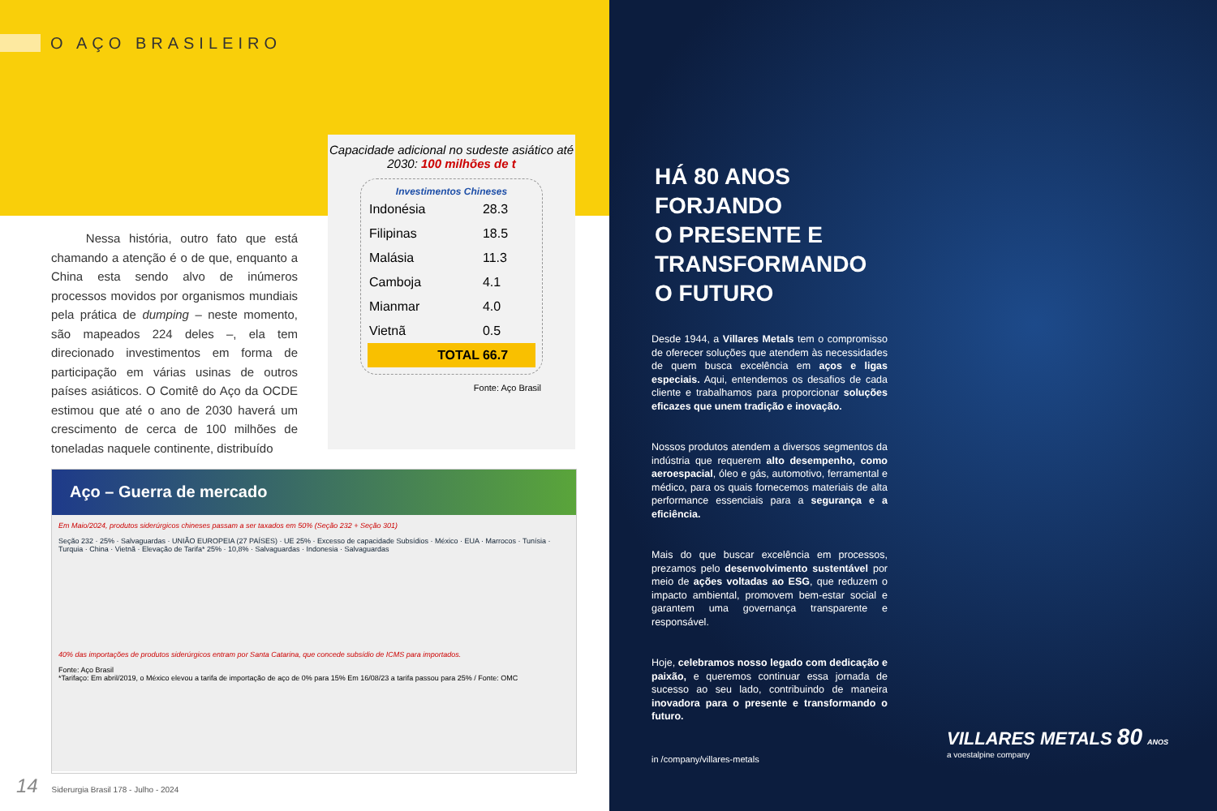O AÇO BRASILEIRO
Capacidade adicional no sudeste asiático até 2030: 100 milhões de t
Investimentos Chineses
| Indonésia | 28.3 |
| Filipinas | 18.5 |
| Malásia | 11.3 |
| Camboja | 4.1 |
| Mianmar | 4.0 |
| Vietnã | 0.5 |
| TOTAL | 66.7 |
Fonte: Aço Brasil
Nessa história, outro fato que está chamando a atenção é o de que, enquanto a China esta sendo alvo de inúmeros processos movidos por organismos mundiais pela prática de dumping – neste momento, são mapeados 224 deles –, ela tem direcionado investimentos em forma de participação em várias usinas de outros países asiáticos. O Comitê do Aço da OCDE estimou que até o ano de 2030 haverá um crescimento de cerca de 100 milhões de toneladas naquele continente, distribuído
Aço – Guerra de mercado
Em Maio/2024, produtos siderúrgicos chineses passam a ser taxados em 50% (Seção 232 + Seção 301)
Seção 232 · 25% · Salvaguardas · UNIÃO EUROPEIA (27 PAÍSES) · UE 25% · Excesso de capacidade Subsídios · México · EUA · Marrocos · Tunísia · Turquia · China · Vietnã · Elevação de Tarifa* 25% · 10,8% · Salvaguardas · Indonesia · Salvaguardas
40% das importações de produtos siderúrgicos entram por Santa Catarina, que concede subsídio de ICMS para importados.
Fonte: Aço Brasil
*Tarifaço: Em abril/2019, o México elevou a tarifa de importação de aço de 0% para 15% Em 16/08/23 a tarifa passou para 25% / Fonte: OMC
14 Siderurgia Brasil 178 - Julho - 2024
HÁ 80 ANOS
FORJANDO
O PRESENTE E
TRANSFORMANDO
O FUTURO
Desde 1944, a Villares Metals tem o compromisso de oferecer soluções que atendem às necessidades de quem busca excelência em aços e ligas especiais. Aqui, entendemos os desafios de cada cliente e trabalhamos para proporcionar soluções eficazes que unem tradição e inovação.
Nossos produtos atendem a diversos segmentos da indústria que requerem alto desempenho, como aeroespacial, óleo e gás, automotivo, ferramental e médico, para os quais fornecemos materiais de alta performance essenciais para a segurança e a eficiência.
Mais do que buscar excelência em processos, prezamos pelo desenvolvimento sustentável por meio de ações voltadas ao ESG, que reduzem o impacto ambiental, promovem bem-estar social e garantem uma governança transparente e responsável.
Hoje, celebramos nosso legado com dedicação e paixão, e queremos continuar essa jornada de sucesso ao seu lado, contribuindo de maneira inovadora para o presente e transformando o futuro.
in /company/villares-metals
VILLARES METALS 80 ANOS
a voestalpine company